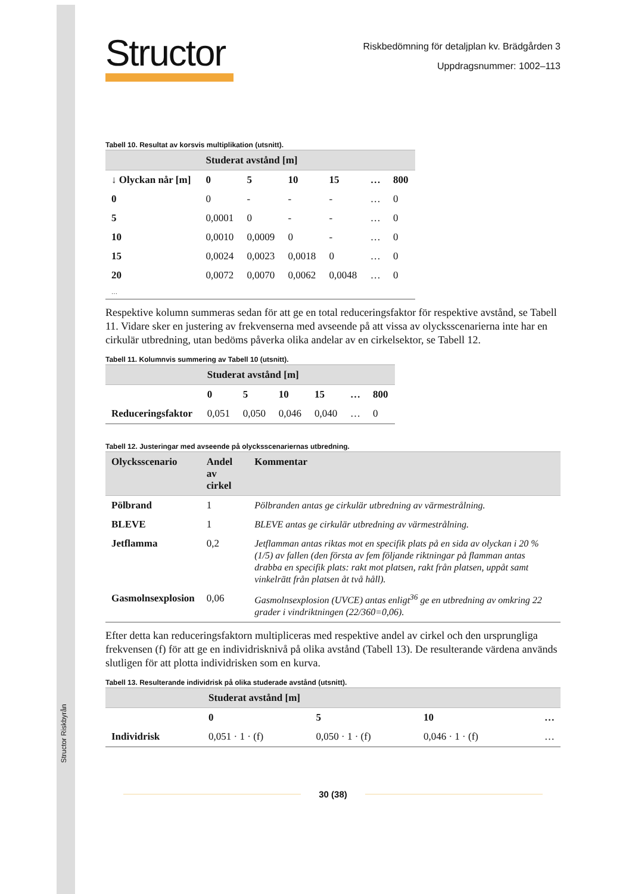Structor Riskbyrån
Structor
Riskbedömning för detaljplan kv. Brädgården 3
Uppdragsnummer: 1002–113
Tabell 10. Resultat av korsvis multiplikation (utsnitt).
| | Studerat avstånd [m] | | | | | |
| --- | --- | --- | --- | --- | --- | --- |
| ↓ Olyckan når [m] | 0 | 5 | 10 | 15 | … | 800 |
| 0 | 0 | - | - | - | … | 0 |
| 5 | 0,0001 | 0 | - | - | … | 0 |
| 10 | 0,0010 | 0,0009 | 0 | - | … | 0 |
| 15 | 0,0024 | 0,0023 | 0,0018 | 0 | … | 0 |
| 20 | 0,0072 | 0,0070 | 0,0062 | 0,0048 | … | 0 |
| … | | | | | | |
Respektive kolumn summeras sedan för att ge en total reduceringsfaktor för respektive avstånd, se Tabell 11. Vidare sker en justering av frekvenserna med avseende på att vissa av olycksscenarierna inte har en cirkulär utbredning, utan bedöms påverka olika andelar av en cirkelsektor, se Tabell 12.
Tabell 11. Kolumnvis summering av Tabell 10 (utsnitt).
| | Studerat avstånd [m] | | | | | |
| --- | --- | --- | --- | --- | --- | --- |
| | 0 | 5 | 10 | 15 | … | 800 |
| Reduceringsfaktor | 0,051 | 0,050 | 0,046 | 0,040 | … | 0 |
Tabell 12. Justeringar med avseende på olycksscenariernas utbredning.
| Olycksscenario | Andel av cirkel | Kommentar |
| --- | --- | --- |
| Pölbrand | 1 | Pölbranden antas ge cirkulär utbredning av värmestrålning. |
| BLEVE | 1 | BLEVE antas ge cirkulär utbredning av värmestrålning. |
| Jetflamma | 0,2 | Jetflamman antas riktas mot en specifik plats på en sida av olyckan i 20 % (1/5) av fallen (den första av fem följande riktningar på flamman antas drabba en specifik plats: rakt mot platsen, rakt från platsen, uppåt samt vinkelrätt från platsen åt två håll). |
| Gasmolnsexplosion | 0,06 | Gasmolnsexplosion (UVCE) antas enligt<sup>36</sup> ge en utbredning av omkring 22 grader i vindriktningen (22/360=0,06). |
Efter detta kan reduceringsfaktorn multipliceras med respektive andel av cirkel och den ursprungliga frekvensen (f) för att ge en individrisknivå på olika avstånd (Tabell 13). De resulterande värdena används slutligen för att plotta individrisken som en kurva.
Tabell 13. Resulterande individrisk på olika studerade avstånd (utsnitt).
| | Studerat avstånd [m] | | | |
| --- | --- | --- | --- | --- |
| | 0 | 5 | 10 | … |
| Individrisk | 0,051 · 1 · (f) | 0,050 · 1 · (f) | 0,046 · 1 · (f) | … |
30 (38)